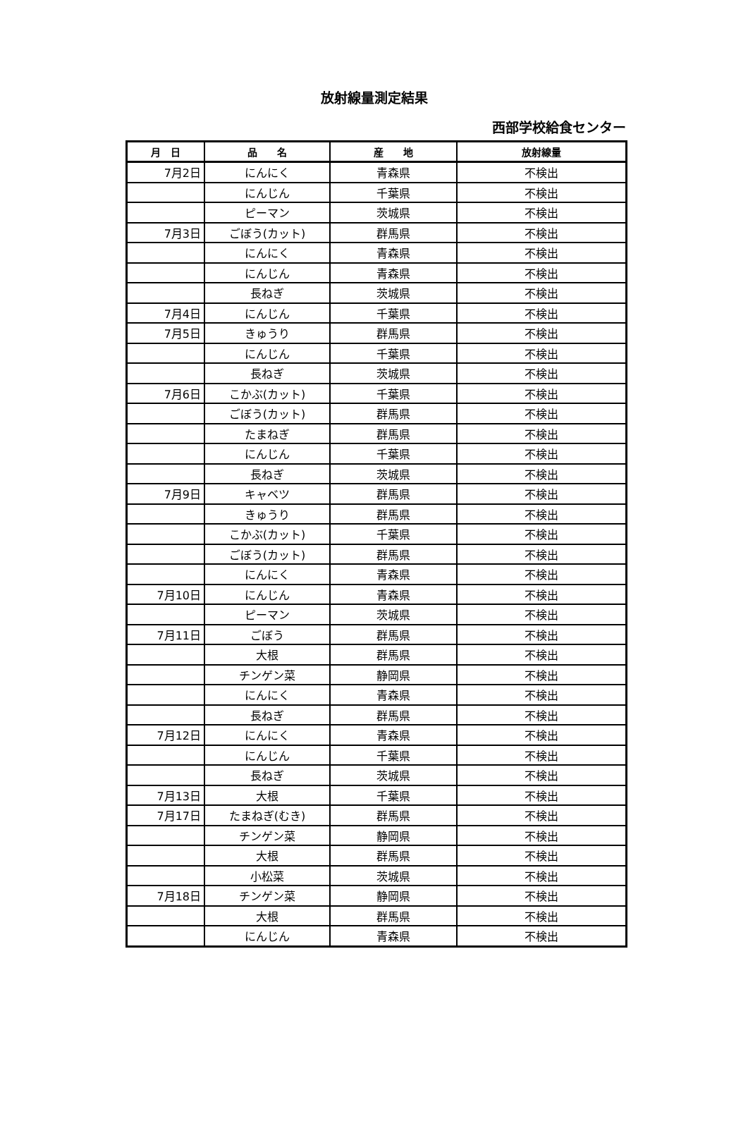放射線量測定結果
西部学校給食センター
| 月 日 | 品 名 | 産 地 | 放射線量 |
| --- | --- | --- | --- |
| 7月2日 | にんにく | 青森県 | 不検出 |
| | にんじん | 千葉県 | 不検出 |
| | ピーマン | 茨城県 | 不検出 |
| 7月3日 | ごぼう(カット) | 群馬県 | 不検出 |
| | にんにく | 青森県 | 不検出 |
| | にんじん | 青森県 | 不検出 |
| | 長ねぎ | 茨城県 | 不検出 |
| 7月4日 | にんじん | 千葉県 | 不検出 |
| 7月5日 | きゅうり | 群馬県 | 不検出 |
| | にんじん | 千葉県 | 不検出 |
| | 長ねぎ | 茨城県 | 不検出 |
| 7月6日 | こかぶ(カット) | 千葉県 | 不検出 |
| | ごぼう(カット) | 群馬県 | 不検出 |
| | たまねぎ | 群馬県 | 不検出 |
| | にんじん | 千葉県 | 不検出 |
| | 長ねぎ | 茨城県 | 不検出 |
| 7月9日 | キャベツ | 群馬県 | 不検出 |
| | きゅうり | 群馬県 | 不検出 |
| | こかぶ(カット) | 千葉県 | 不検出 |
| | ごぼう(カット) | 群馬県 | 不検出 |
| | にんにく | 青森県 | 不検出 |
| 7月10日 | にんじん | 青森県 | 不検出 |
| | ピーマン | 茨城県 | 不検出 |
| 7月11日 | ごぼう | 群馬県 | 不検出 |
| | 大根 | 群馬県 | 不検出 |
| | チンゲン菜 | 静岡県 | 不検出 |
| | にんにく | 青森県 | 不検出 |
| | 長ねぎ | 群馬県 | 不検出 |
| 7月12日 | にんにく | 青森県 | 不検出 |
| | にんじん | 千葉県 | 不検出 |
| | 長ねぎ | 茨城県 | 不検出 |
| 7月13日 | 大根 | 千葉県 | 不検出 |
| 7月17日 | たまねぎ(むき) | 群馬県 | 不検出 |
| | チンゲン菜 | 静岡県 | 不検出 |
| | 大根 | 群馬県 | 不検出 |
| | 小松菜 | 茨城県 | 不検出 |
| 7月18日 | チンゲン菜 | 静岡県 | 不検出 |
| | 大根 | 群馬県 | 不検出 |
| | にんじん | 青森県 | 不検出 |